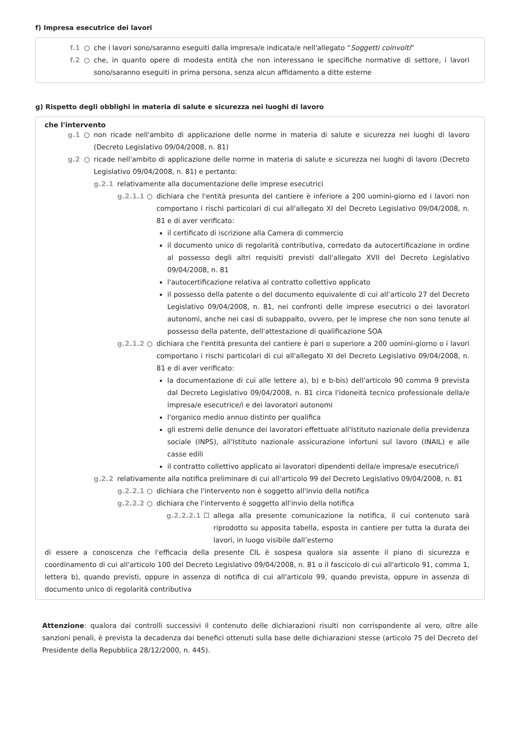f) Impresa esecutrice dei lavori
f.1 ○ che i lavori sono/saranno eseguiti dalla impresa/e indicata/e nell'allegato “Soggetti coinvolti”
f.2 ○ che, in quanto opere di modesta entità che non interessano le specifiche normative di settore, i lavori sono/saranno eseguiti in prima persona, senza alcun affidamento a ditte esterne
g) Rispetto degli obblighi in materia di salute e sicurezza nei luoghi di lavoro
che l'intervento
g.1 ○ non ricade nell'ambito di applicazione delle norme in materia di salute e sicurezza nei luoghi di lavoro (Decreto Legislativo 09/04/2008, n. 81)
g.2 ○ ricade nell'ambito di applicazione delle norme in materia di salute e sicurezza nei luoghi di lavoro (Decreto Legislativo 09/04/2008, n. 81) e pertanto:
g.2.1 relativamente alla documentazione delle imprese esecutrici
g.2.1.1 ○ dichiara che l'entità presunta del cantiere è inferiore a 200 uomini-giorno ed i lavori non comportano i rischi particolari di cui all'allegato XI del Decreto Legislativo 09/04/2008, n. 81 e di aver verificato:
il certificato di iscrizione alla Camera di commercio
il documento unico di regolarità contributiva, corredato da autocertificazione in ordine al possesso degli altri requisiti previsti dall'allegato XVII del Decreto Legislativo 09/04/2008, n. 81
l'autocertificazione relativa al contratto collettivo applicato
il possesso della patente o del documento equivalente di cui all’articolo 27 del Decreto Legislativo 09/04/2008, n. 81, nei confronti delle imprese esecutrici o dei lavoratori autonomi, anche nei casi di subappalto, ovvero, per le imprese che non sono tenute al possesso della patente, dell'attestazione di qualificazione SOA
g.2.1.2 ○ dichiara che l'entità presunta del cantiere è pari o superiore a 200 uomini-giorno o i lavori comportano i rischi particolari di cui all'allegato XI del Decreto Legislativo 09/04/2008, n. 81 e di aver verificato:
la documentazione di cui alle lettere a), b) e b-bis) dell'articolo 90 comma 9 prevista dal Decreto Legislativo 09/04/2008, n. 81 circa l'idoneità tecnico professionale della/e impresa/e esecutrice/i e dei lavoratori autonomi
l'organico medio annuo distinto per qualifica
gli estremi delle denunce dei lavoratori effettuate all'Istituto nazionale della previdenza sociale (INPS), all'Istituto nazionale assicurazione infortuni sul lavoro (INAIL) e alle casse edili
il contratto collettivo applicato ai lavoratori dipendenti della/e impresa/e esecutrice/i
g.2.2 relativamente alla notifica preliminare di cui all'articolo 99 del Decreto Legislativo 09/04/2008, n. 81
g.2.2.1 ○ dichiara che l'intervento non è soggetto all'invio della notifica
g.2.2.2 ○ dichiara che l'intervento è soggetto all'invio della notifica
g.2.2.2.1 ☐ allega alla presente comunicazione la notifica, il cui contenuto sarà riprodotto su apposita tabella, esposta in cantiere per tutta la durata dei lavori, in luogo visibile dall’esterno
di essere a conoscenza che l'efficacia della presente CIL è sospesa qualora sia assente il piano di sicurezza e coordinamento di cui all'articolo 100 del Decreto Legislativo 09/04/2008, n. 81 o il fascicolo di cui all'articolo 91, comma 1, lettera b), quando previsti, oppure in assenza di notifica di cui all'articolo 99, quando prevista, oppure in assenza di documento unico di regolarità contributiva
Attenzione: qualora dai controlli successivi il contenuto delle dichiarazioni risulti non corrispondente al vero, oltre alle sanzioni penali, è prevista la decadenza dai benefici ottenuti sulla base delle dichiarazioni stesse (articolo 75 del Decreto del Presidente della Repubblica 28/12/2000, n. 445).